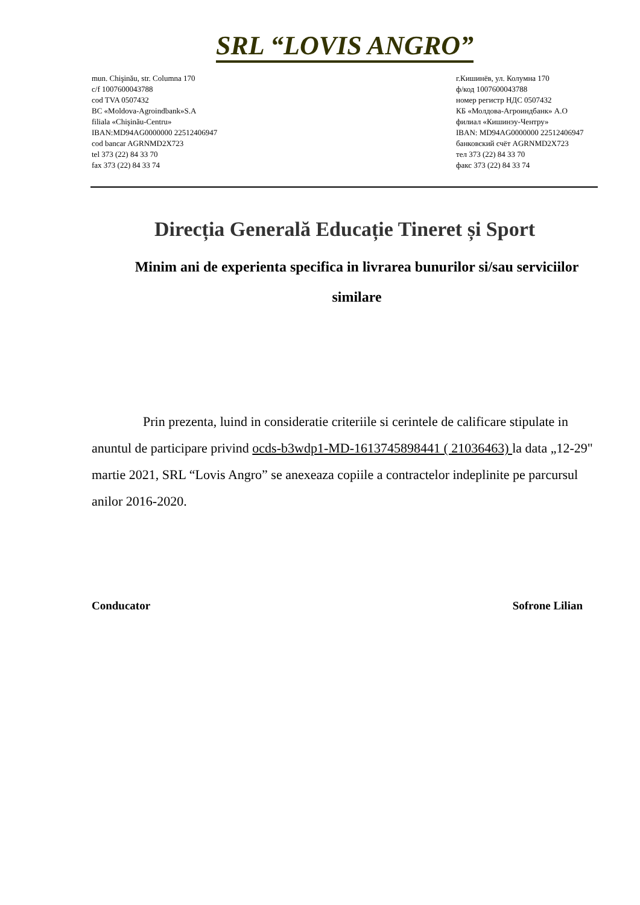SRL “LOVIS ANGRO”
mun. Chişinău, str. Columna 170
c/f 1007600043788
cod TVA 0507432
BC «Moldova-Agroindbank»S.A
filiala «Chişinău-Centru»
IBAN:MD94AG0000000 22512406947
cod bancar AGRNMD2X723
tel 373 (22) 84 33 70
fax 373 (22) 84 33 74
г.Кишинёв, ул. Колумна 170
ф/код 1007600043788
номер регистр НДС 0507432
КБ «Молдова-Агроиндбанк» А.О
филиал «Кишинэу-Чентру»
IBAN: MD94AG0000000 22512406947
банковский счёт AGRNMD2X723
тел 373 (22) 84 33 70
факс 373 (22) 84 33 74
Direcția Generală Educație Tineret și Sport
Minim ani de experienta specifica in livrarea bunurilor si/sau serviciilor similare
Prin prezenta, luind in consideratie criteriile si cerintele de calificare stipulate in anuntul de participare privind ocds-b3wdp1-MD-1613745898441 ( 21036463) la data „12-29" martie 2021, SRL “Lovis Angro” se anexeaza copiile a contractelor indeplinite pe parcursul anilor 2016-2020.
Conducator Sofrone Lilian